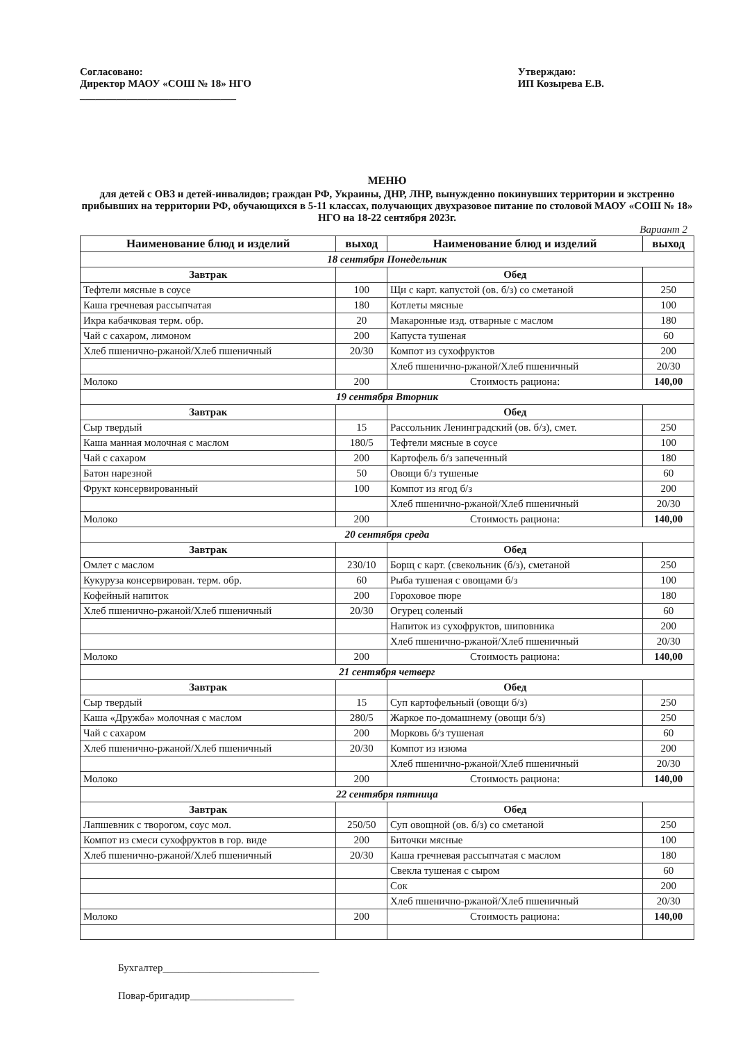Согласовано:
Директор МАОУ «СОШ № 18» НГО
______________________________
Утверждаю:
ИП Козырева Е.В.
МЕНЮ
для детей с ОВЗ и детей-инвалидов; граждан РФ, Украины, ДНР, ЛНР, вынужденно покинувших территории и экстренно прибывших на территории РФ, обучающихся в 5-11 классах, получающих двухразовое питание по столовой МАОУ «СОШ № 18» НГО на 18-22 сентября 2023г.
Вариант 2
| Наименование блюд и изделий | выход | Наименование блюд и изделий | выход |
| --- | --- | --- | --- |
| 18 сентября Понедельник | | | |
| Завтрак | | Обед | |
| Тефтели мясные в соусе | 100 | Щи с карт. капустой (ов. б/з) со сметаной | 250 |
| Каша гречневая рассыпчатая | 180 | Котлеты мясные | 100 |
| Икра кабачковая терм. обр. | 20 | Макаронные изд. отварные с маслом | 180 |
| Чай с сахаром, лимоном | 200 | Капуста тушеная | 60 |
| Хлеб пшенично-ржаной/Хлеб пшеничный | 20/30 | Компот из сухофруктов | 200 |
| | | Хлеб пшенично-ржаной/Хлеб пшеничный | 20/30 |
| Молоко | 200 | Стоимость рациона: | 140,00 |
| 19 сентября Вторник | | | |
| Завтрак | | Обед | |
| Сыр твердый | 15 | Рассольник Ленинградский (ов. б/з), смет. | 250 |
| Каша манная молочная с маслом | 180/5 | Тефтели мясные в соусе | 100 |
| Чай с сахаром | 200 | Картофель б/з запеченный | 180 |
| Батон нарезной | 50 | Овощи б/з тушеные | 60 |
| Фрукт консервированный | 100 | Компот из ягод б/з | 200 |
| | | Хлеб пшенично-ржаной/Хлеб пшеничный | 20/30 |
| Молоко | 200 | Стоимость рациона: | 140,00 |
| 20 сентября среда | | | |
| Завтрак | | Обед | |
| Омлет с маслом | 230/10 | Борщ с карт. (свекольник (б/з), сметаной | 250 |
| Кукуруза консервирован. терм. обр. | 60 | Рыба тушеная с овощами б/з | 100 |
| Кофейный напиток | 200 | Гороховое пюре | 180 |
| Хлеб пшенично-ржаной/Хлеб пшеничный | 20/30 | Огурец соленый | 60 |
| | | Напиток из сухофруктов, шиповника | 200 |
| | | Хлеб пшенично-ржаной/Хлеб пшеничный | 20/30 |
| Молоко | 200 | Стоимость рациона: | 140,00 |
| 21 сентября четверг | | | |
| Завтрак | | Обед | |
| Сыр твердый | 15 | Суп картофельный (овощи б/з) | 250 |
| Каша «Дружба» молочная с маслом | 280/5 | Жаркое по-домашнему (овощи б/з) | 250 |
| Чай с сахаром | 200 | Морковь б/з тушеная | 60 |
| Хлеб пшенично-ржаной/Хлеб пшеничный | 20/30 | Компот из изюма | 200 |
| | | Хлеб пшенично-ржаной/Хлеб пшеничный | 20/30 |
| Молоко | 200 | Стоимость рациона: | 140,00 |
| 22 сентября пятница | | | |
| Завтрак | | Обед | |
| Лапшевник с творогом, соус мол. | 250/50 | Суп овощной (ов. б/з) со сметаной | 250 |
| Компот из смеси сухофруктов в гор. виде | 200 | Биточки мясные | 100 |
| Хлеб пшенично-ржаной/Хлеб пшеничный | 20/30 | Каша гречневая рассыпчатая с маслом | 180 |
| | | Свекла тушеная с сыром | 60 |
| | | Сок | 200 |
| | | Хлеб пшенично-ржаной/Хлеб пшеничный | 20/30 |
| Молоко | 200 | Стоимость рациона: | 140,00 |
Бухгалтер______________________________
Повар-бригадир____________________